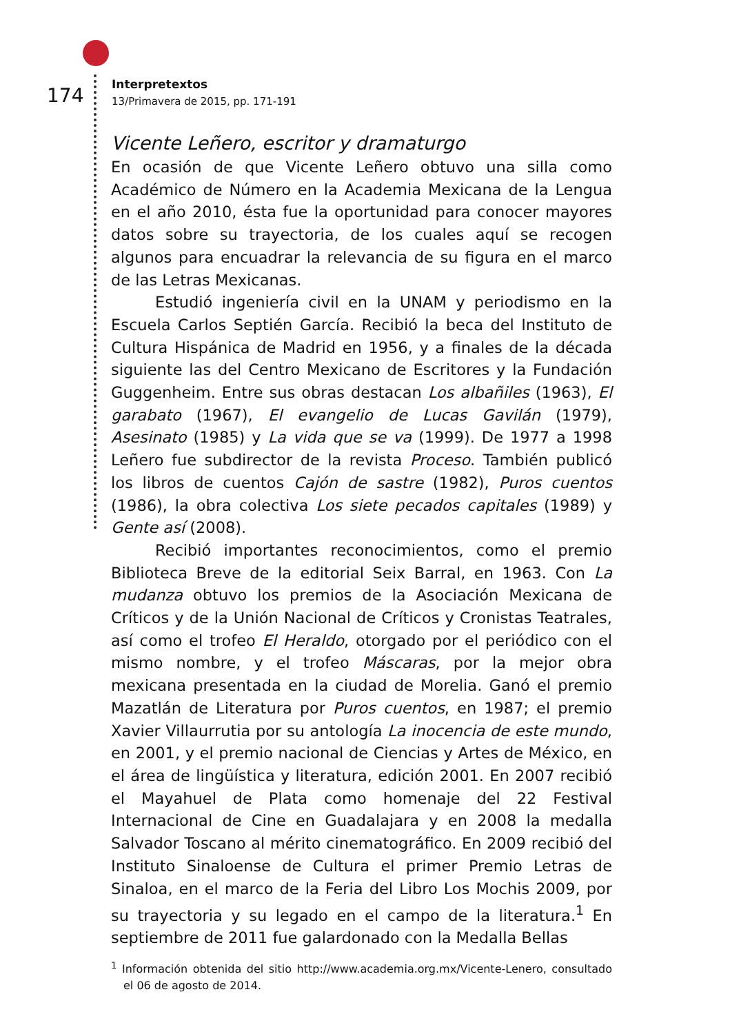174
Interpretextos
13/Primavera de 2015, pp. 171-191
Vicente Leñero, escritor y dramaturgo
En ocasión de que Vicente Leñero obtuvo una silla como Académico de Número en la Academia Mexicana de la Lengua en el año 2010, ésta fue la oportunidad para conocer mayores datos sobre su trayectoria, de los cuales aquí se recogen algunos para encuadrar la relevancia de su figura en el marco de las Letras Mexicanas.
Estudió ingeniería civil en la UNAM y periodismo en la Escuela Carlos Septién García. Recibió la beca del Instituto de Cultura Hispánica de Madrid en 1956, y a finales de la década siguiente las del Centro Mexicano de Escritores y la Fundación Guggenheim. Entre sus obras destacan Los albañiles (1963), El garabato (1967), El evangelio de Lucas Gavilán (1979), Asesinato (1985) y La vida que se va (1999). De 1977 a 1998 Leñero fue subdirector de la revista Proceso. También publicó los libros de cuentos Cajón de sastre (1982), Puros cuentos (1986), la obra colectiva Los siete pecados capitales (1989) y Gente así (2008).
Recibió importantes reconocimientos, como el premio Biblioteca Breve de la editorial Seix Barral, en 1963. Con La mudanza obtuvo los premios de la Asociación Mexicana de Críticos y de la Unión Nacional de Críticos y Cronistas Teatrales, así como el trofeo El Heraldo, otorgado por el periódico con el mismo nombre, y el trofeo Máscaras, por la mejor obra mexicana presentada en la ciudad de Morelia. Ganó el premio Mazatlán de Literatura por Puros cuentos, en 1987; el premio Xavier Villaurrutia por su antología La inocencia de este mundo, en 2001, y el premio nacional de Ciencias y Artes de México, en el área de lingüística y literatura, edición 2001. En 2007 recibió el Mayahuel de Plata como homenaje del 22 Festival Internacional de Cine en Guadalajara y en 2008 la medalla Salvador Toscano al mérito cinematográfico. En 2009 recibió del Instituto Sinaloense de Cultura el primer Premio Letras de Sinaloa, en el marco de la Feria del Libro Los Mochis 2009, por su trayectoria y su legado en el campo de la literatura.<sup>1</sup> En septiembre de 2011 fue galardonado con la Medalla Bellas
<sup>1</sup> Información obtenida del sitio http://www.academia.org.mx/Vicente-Lenero, consultado el 06 de agosto de 2014.